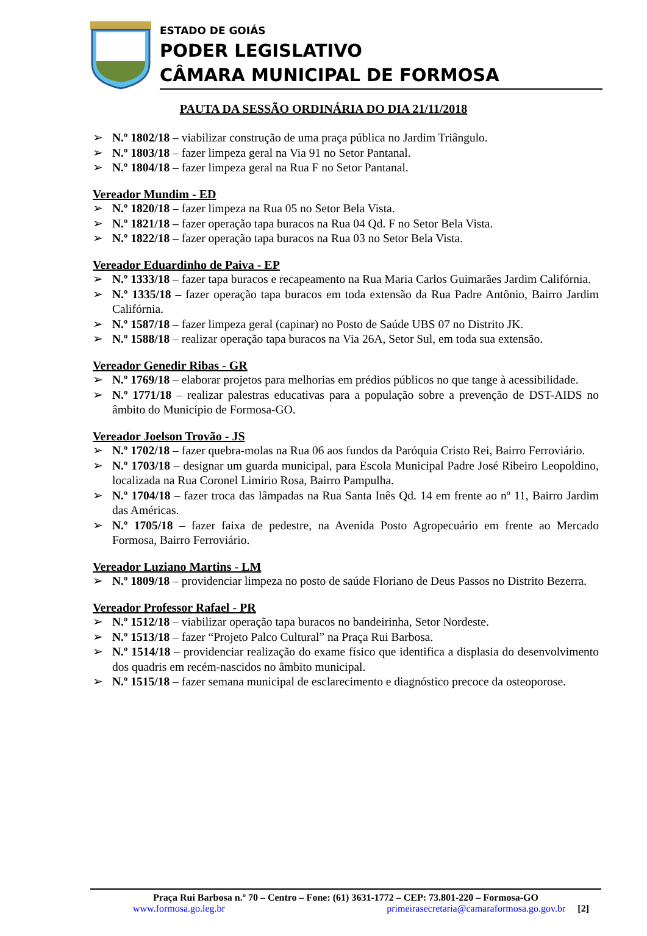ESTADO DE GOIÁS
PODER LEGISLATIVO
CÂMARA MUNICIPAL DE FORMOSA
PAUTA DA SESSÃO ORDINÁRIA DO DIA 21/11/2018
➢ N.º 1802/18 – viabilizar construção de uma praça pública no Jardim Triângulo.
➢ N.º 1803/18 – fazer limpeza geral na Via 91 no Setor Pantanal.
➢ N.º 1804/18 – fazer limpeza geral na Rua F no Setor Pantanal.
Vereador Mundim - ED
➢ N.º 1820/18 – fazer limpeza na Rua 05 no Setor Bela Vista.
➢ N.º 1821/18 – fazer operação tapa buracos na Rua 04 Qd. F no Setor Bela Vista.
➢ N.º 1822/18 – fazer operação tapa buracos na Rua 03 no Setor Bela Vista.
Vereador Eduardinho de Paiva - EP
➢ N.º 1333/18 – fazer tapa buracos e recapeamento na Rua Maria Carlos Guimarães Jardim Califórnia.
➢ N.º 1335/18 – fazer operação tapa buracos em toda extensão da Rua Padre Antônio, Bairro Jardim Califórnia.
➢ N.º 1587/18 – fazer limpeza geral (capinar) no Posto de Saúde UBS 07 no Distrito JK.
➢ N.º 1588/18 – realizar operação tapa buracos na Via 26A, Setor Sul, em toda sua extensão.
Vereador Genedir Ribas - GR
➢ N.º 1769/18 – elaborar projetos para melhorias em prédios públicos no que tange à acessibilidade.
➢ N.º 1771/18 – realizar palestras educativas para a população sobre a prevenção de DST-AIDS no âmbito do Município de Formosa-GO.
Vereador Joelson Trovão - JS
➢ N.º 1702/18 – fazer quebra-molas na Rua 06 aos fundos da Paróquia Cristo Rei, Bairro Ferroviário.
➢ N.º 1703/18 – designar um guarda municipal, para Escola Municipal Padre José Ribeiro Leopoldino, localizada na Rua Coronel Limirio Rosa, Bairro Pampulha.
➢ N.º 1704/18 – fazer troca das lâmpadas na Rua Santa Inês Qd. 14 em frente ao nº 11, Bairro Jardim das Américas.
➢ N.º 1705/18 – fazer faixa de pedestre, na Avenida Posto Agropecuário em frente ao Mercado Formosa, Bairro Ferroviário.
Vereador Luziano Martins - LM
➢ N.º 1809/18 – providenciar limpeza no posto de saúde Floriano de Deus Passos no Distrito Bezerra.
Vereador Professor Rafael - PR
➢ N.º 1512/18 – viabilizar operação tapa buracos no bandeirinha, Setor Nordeste.
➢ N.º 1513/18 – fazer “Projeto Palco Cultural” na Praça Rui Barbosa.
➢ N.º 1514/18 – providenciar realização do exame físico que identifica a displasia do desenvolvimento dos quadris em recém-nascidos no âmbito municipal.
➢ N.º 1515/18 – fazer semana municipal de esclarecimento e diagnóstico precoce da osteoporose.
Praça Rui Barbosa n.º 70 – Centro – Fone: (61) 3631-1772 – CEP: 73.801-220 – Formosa-GO
www.formosa.go.leg.br primeirasecretaria@camaraformosa.go.gov.br [2]